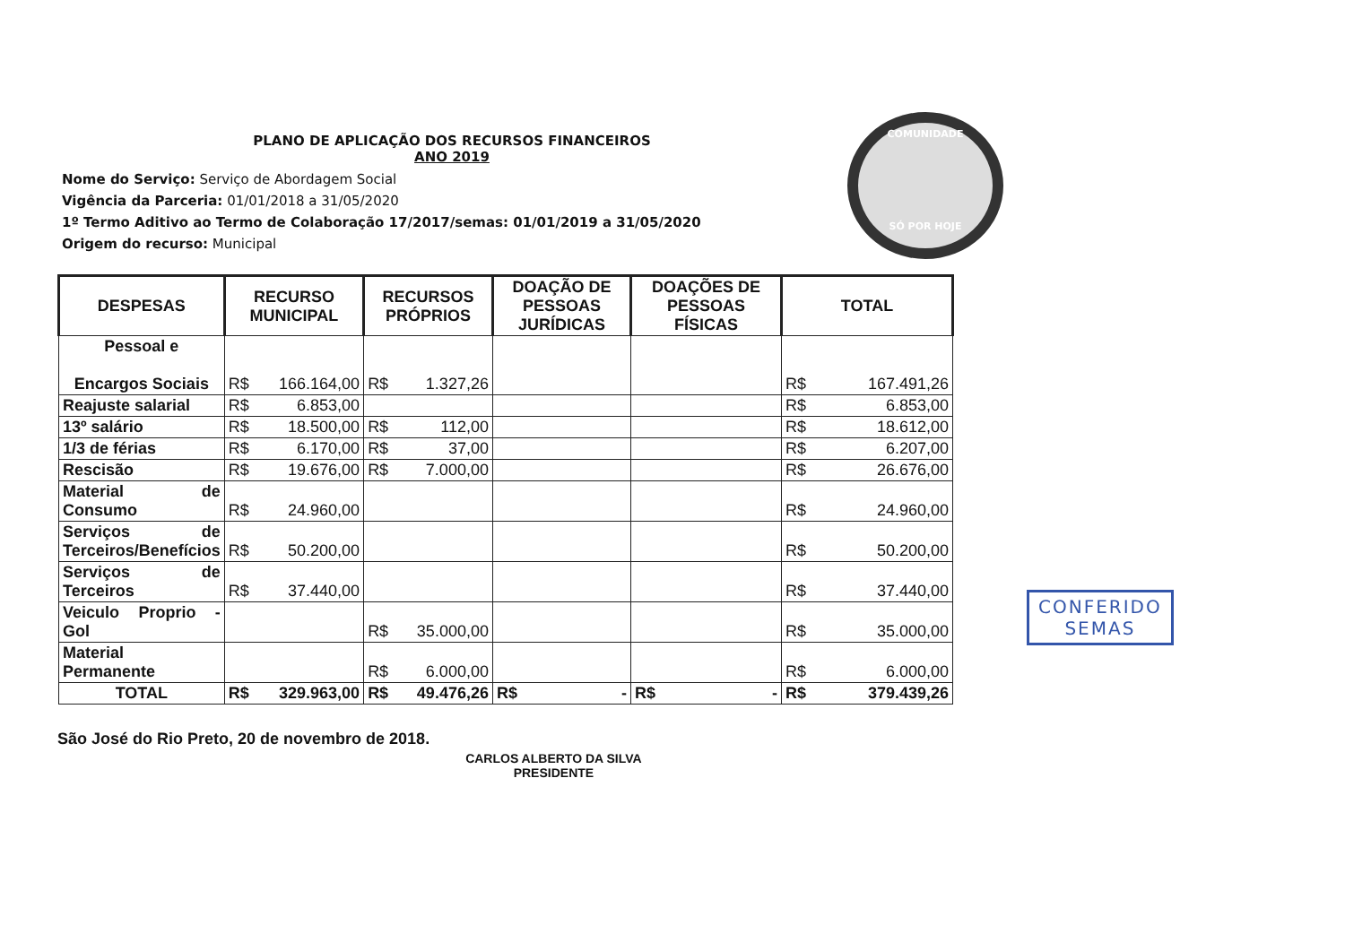COMUNIDADE
SÓ POR HOJE
PLANO DE APLICAÇÃO DOS RECURSOS FINANCEIROS
ANO 2019
Nome do Serviço: Serviço de Abordagem Social
Vigência da Parceria: 01/01/2018 a 31/05/2020
1º Termo Aditivo ao Termo de Colaboração 17/2017/semas: 01/01/2019 a 31/05/2020
Origem do recurso: Municipal
| DESPESAS | RECURSO MUNICIPAL | RECURSOS PRÓPRIOS | DOAÇÃO DE PESSOAS JURÍDICAS | DOAÇÕES DE PESSOAS FÍSICAS | TOTAL |
| --- | --- | --- | --- | --- | --- |
| Pessoal e Encargos Sociais | R$ 166.164,00 | R$ 1.327,26 | | | R$ 167.491,26 |
| Reajuste salarial | R$ 6.853,00 | | | | R$ 6.853,00 |
| 13º salário | R$ 18.500,00 | R$ 112,00 | | | R$ 18.612,00 |
| 1/3 de férias | R$ 6.170,00 | R$ 37,00 | | | R$ 6.207,00 |
| Rescisão | R$ 19.676,00 | R$ 7.000,00 | | | R$ 26.676,00 |
| Material de Consumo | R$ 24.960,00 | | | | R$ 24.960,00 |
| Serviços de Terceiros/Benefícios | R$ 50.200,00 | | | | R$ 50.200,00 |
| Serviços de Terceiros | R$ 37.440,00 | | | | R$ 37.440,00 |
| Veiculo Proprio - Gol | | R$ 35.000,00 | | | R$ 35.000,00 |
| Material Permanente | | R$ 6.000,00 | | | R$ 6.000,00 |
| TOTAL | R$ 329.963,00 | R$ 49.476,26 | R$ - | R$ - | R$ 379.439,26 |
São José do Rio Preto, 20 de novembro de 2018.
CARLOS ALBERTO DA SILVA
PRESIDENTE
CONFERIDO
SEMAS